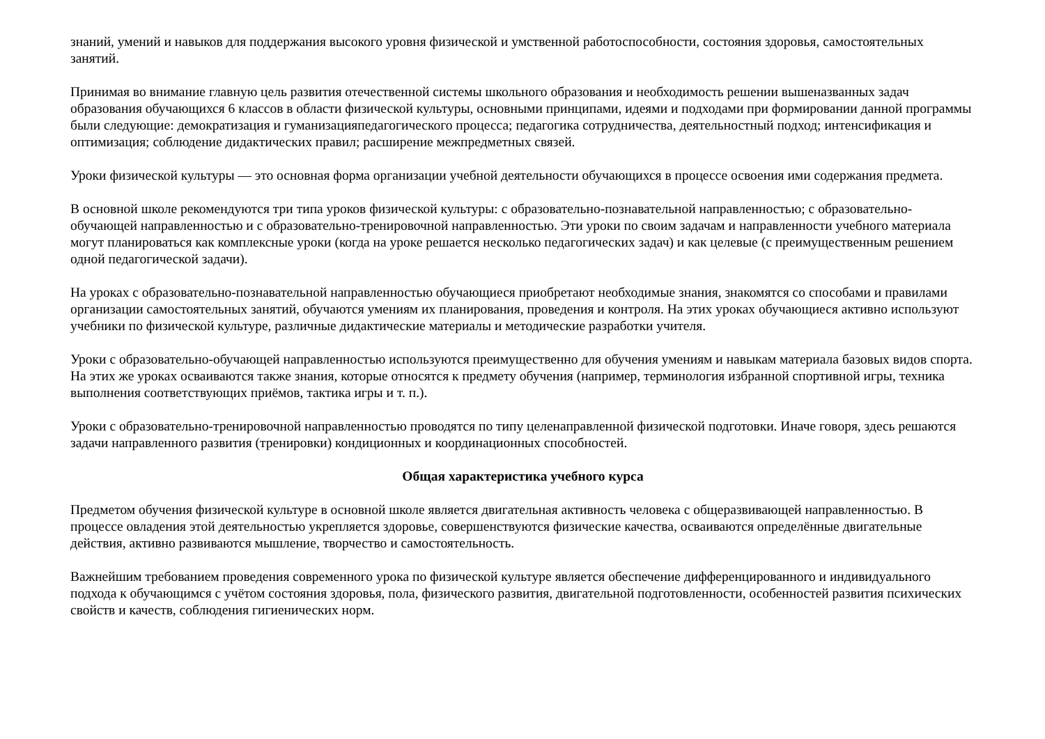знаний, умений и навыков для поддержания высокого уровня физической и умственной работоспособности, состояния здоровья, самостоятельных занятий.
Принимая во внимание главную цель развития отечественной системы школьного образования и необходимость решении вышеназванных задач образования обучающихся 6 классов в области физической культуры, основными принципами, идеями и подходами при формировании данной программы были следующие: демократизация и гуманизацияпедагогического процесса; педагогика сотрудничества, деятельностный подход; интенсификация и оптимизация; соблюдение дидактических правил; расширение межпредметных связей.
Уроки физической культуры — это основная форма организации учебной деятельности обучающихся в процессе освоения ими содержания предмета.
В основной школе рекомендуются три типа уроков физической культуры: с образовательно-познавательной направленностью; с образовательно-обучающей направленностью и с образовательно-тренировочной направленностью. Эти уроки по своим задачам и направленности учебного материала могут планироваться как комплексные уроки (когда на уроке решается несколько педагогических задач) и как целевые (с преимущественным решением одной педагогической задачи).
На уроках с образовательно-познавательной направленностью обучающиеся приобретают необходимые знания, знакомятся со способами и правилами организации самостоятельных занятий, обучаются умениям их планирования, проведения и контроля. На этих уроках обучающиеся активно используют учебники по физической культуре, различные дидактические материалы и методические разработки учителя.
Уроки с образовательно-обучающей направленностью используются преимущественно для обучения умениям и навыкам материала базовых видов спорта. На этих же уроках осваиваются также знания, которые относятся к предмету обучения (например, терминология избранной спортивной игры, техника выполнения соответствующих приёмов, тактика игры и т. п.).
Уроки с образовательно-тренировочной направленностью проводятся по типу целенаправленной физической подготовки. Иначе говоря, здесь решаются задачи направленного развития (тренировки) кондиционных и координационных способностей.
Общая характеристика учебного курса
Предметом обучения физической культуре в основной школе является двигательная активность человека с общеразвивающей направленностью. В процессе овладения этой деятельностью укрепляется здоровье, совершенствуются физические качества, осваиваются определённые двигательные действия, активно развиваются мышление, творчество и самостоятельность.
Важнейшим требованием проведения современного урока по физической культуре является обеспечение дифференцированного и индивидуального подхода к обучающимся с учётом состояния здоровья, пола, физического развития, двигательной подготовленности, особенностей развития психических свойств и качеств, соблюдения гигиенических норм.